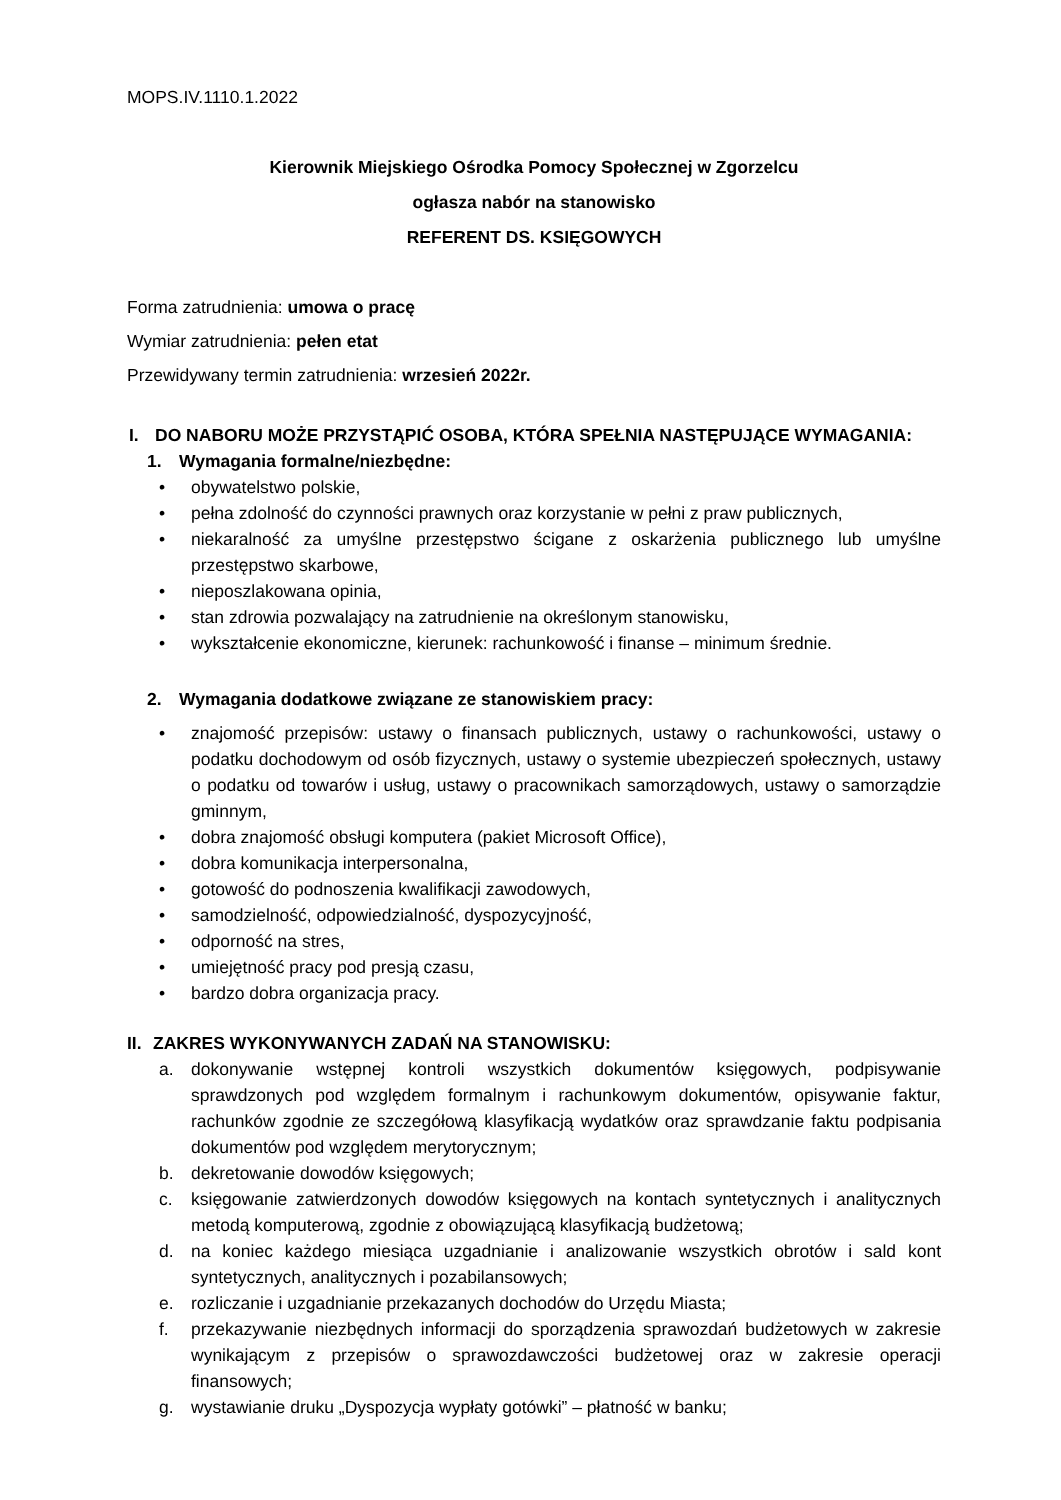MOPS.IV.1110.1.2022
Kierownik Miejskiego Ośrodka Pomocy Społecznej w Zgorzelcu
ogłasza nabór na stanowisko
REFERENT DS. KSIĘGOWYCH
Forma zatrudnienia: umowa o pracę
Wymiar zatrudnienia: pełen etat
Przewidywany termin zatrudnienia: wrzesień 2022r.
I. DO NABORU MOŻE PRZYSTĄPIĆ OSOBA, KTÓRA SPEŁNIA NASTĘPUJĄCE WYMAGANIA:
1. Wymagania formalne/niezbędne:
• obywatelstwo polskie,
• pełna zdolność do czynności prawnych oraz korzystanie w pełni z praw publicznych,
• niekaralność za umyślne przestępstwo ścigane z oskarżenia publicznego lub umyślne przestępstwo skarbowe,
• nieposzlakowana opinia,
• stan zdrowia pozwalający na zatrudnienie na określonym stanowisku,
• wykształcenie ekonomiczne, kierunek: rachunkowość i finanse – minimum średnie.
2. Wymagania dodatkowe związane ze stanowiskiem pracy:
• znajomość przepisów: ustawy o finansach publicznych, ustawy o rachunkowości, ustawy o podatku dochodowym od osób fizycznych, ustawy o systemie ubezpieczeń społecznych, ustawy o podatku od towarów i usług, ustawy o pracownikach samorządowych, ustawy o samorządzie gminnym,
• dobra znajomość obsługi komputera (pakiet Microsoft Office),
• dobra komunikacja interpersonalna,
• gotowość do podnoszenia kwalifikacji zawodowych,
• samodzielność, odpowiedzialność, dyspozycyjność,
• odporność na stres,
• umiejętność pracy pod presją czasu,
• bardzo dobra organizacja pracy.
II. ZAKRES WYKONYWANYCH ZADAŃ NA STANOWISKU:
a. dokonywanie wstępnej kontroli wszystkich dokumentów księgowych, podpisywanie sprawdzonych pod względem formalnym i rachunkowym dokumentów, opisywanie faktur, rachunków zgodnie ze szczegółową klasyfikacją wydatków oraz sprawdzanie faktu podpisania dokumentów pod względem merytorycznym;
b. dekretowanie dowodów księgowych;
c. księgowanie zatwierdzonych dowodów księgowych na kontach syntetycznych i analitycznych metodą komputerową, zgodnie z obowiązującą klasyfikacją budżetową;
d. na koniec każdego miesiąca uzgadnianie i analizowanie wszystkich obrotów i sald kont syntetycznych, analitycznych i pozabilansowych;
e. rozliczanie i uzgadnianie przekazanych dochodów do Urzędu Miasta;
f. przekazywanie niezbędnych informacji do sporządzenia sprawozdań budżetowych w zakresie wynikającym z przepisów o sprawozdawczości budżetowej oraz w zakresie operacji finansowych;
g. wystawianie druku „Dyspozycja wypłaty gotówki” – płatność w banku;